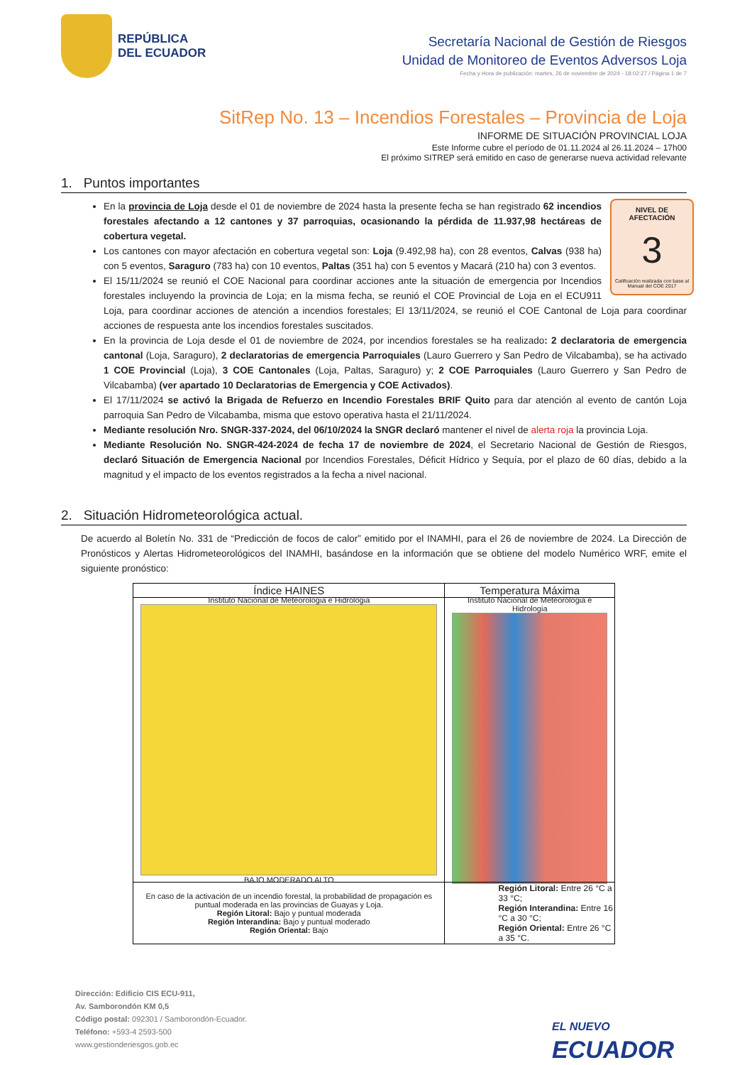REPÚBLICA
DEL ECUADOR
Secretaría Nacional de Gestión de Riesgos
Unidad de Monitoreo de Eventos Adversos Loja
Fecha y Hora de publicación: martes, 26 de noviembre de 2024 - 18:02:27 / Página 1 de 7
SitRep No. 13 – Incendios Forestales – Provincia de Loja
INFORME DE SITUACIÓN PROVINCIAL LOJA
Este Informe cubre el período de 01.11.2024 al 26.11.2024 – 17h00
El próximo SITREP será emitido en caso de generarse nueva actividad relevante
1. Puntos importantes
NIVEL DE AFECTACIÓN
3
Calificación realizada con base al Manual del COE 2017
En la provincia de Loja desde el 01 de noviembre de 2024 hasta la presente fecha se han registrado 62 incendios forestales afectando a 12 cantones y 37 parroquias, ocasionando la pérdida de 11.937,98 hectáreas de cobertura vegetal.
Los cantones con mayor afectación en cobertura vegetal son: Loja (9.492,98 ha), con 28 eventos, Calvas (938 ha) con 5 eventos, Saraguro (783 ha) con 10 eventos, Paltas (351 ha) con 5 eventos y Macará (210 ha) con 3 eventos.
El 15/11/2024 se reunió el COE Nacional para coordinar acciones ante la situación de emergencia por Incendios forestales incluyendo la provincia de Loja; en la misma fecha, se reunió el COE Provincial de Loja en el ECU911 Loja, para coordinar acciones de atención a incendios forestales; El 13/11/2024, se reunió el COE Cantonal de Loja para coordinar acciones de respuesta ante los incendios forestales suscitados.
En la provincia de Loja desde el 01 de noviembre de 2024, por incendios forestales se ha realizado: 2 declaratoria de emergencia cantonal (Loja, Saraguro), 2 declaratorias de emergencia Parroquiales (Lauro Guerrero y San Pedro de Vilcabamba), se ha activado 1 COE Provincial (Loja), 3 COE Cantonales (Loja, Paltas, Saraguro) y; 2 COE Parroquiales (Lauro Guerrero y San Pedro de Vilcabamba) (ver apartado 10 Declaratorias de Emergencia y COE Activados).
El 17/11/2024 se activó la Brigada de Refuerzo en Incendio Forestales BRIF Quito para dar atención al evento de cantón Loja parroquia San Pedro de Vilcabamba, misma que estovo operativa hasta el 21/11/2024.
Mediante resolución Nro. SNGR-337-2024, del 06/10/2024 la SNGR declaró mantener el nivel de alerta roja la provincia Loja.
Mediante Resolución No. SNGR-424-2024 de fecha 17 de noviembre de 2024, el Secretario Nacional de Gestión de Riesgos, declaró Situación de Emergencia Nacional por Incendios Forestales, Déficit Hídrico y Sequía, por el plazo de 60 días, debido a la magnitud y el impacto de los eventos registrados a la fecha a nivel nacional.
2. Situación Hidrometeorológica actual.
De acuerdo al Boletín No. 331 de “Predicción de focos de calor” emitido por el INAMHI, para el 26 de noviembre de 2024. La Dirección de Pronósticos y Alertas Hidrometeorológicos del INAMHI, basándose en la información que se obtiene del modelo Numérico WRF, emite el siguiente pronóstico:
| Índice HAINES | Temperatura Máxima |
| --- | --- |
| Instituto Nacional de Meteorologia e Hidrologia BAJO MODERADO ALTO | Instituto Nacional de Meteorologia e Hidrologia |
| En caso de la activación de un incendio forestal, la probabilidad de propagación es puntual moderada en las provincias de Guayas y Loja. Región Litoral: Bajo y puntual moderada Región Interandina: Bajo y puntual moderado Región Oriental: Bajo | Región Litoral: Entre 26 °C a 33 °C; Región Interandina: Entre 16 °C a 30 °C; Región Oriental: Entre 26 °C a 35 °C. |
Dirección: Edificio CIS ECU-911,
Av. Samborondón KM 0,5
Código postal: 092301 / Samborondón-Ecuador.
Teléfono: +593-4 2593-500
www.gestionderiesgos.gob.ec
EL NUEVO
ECUADOR